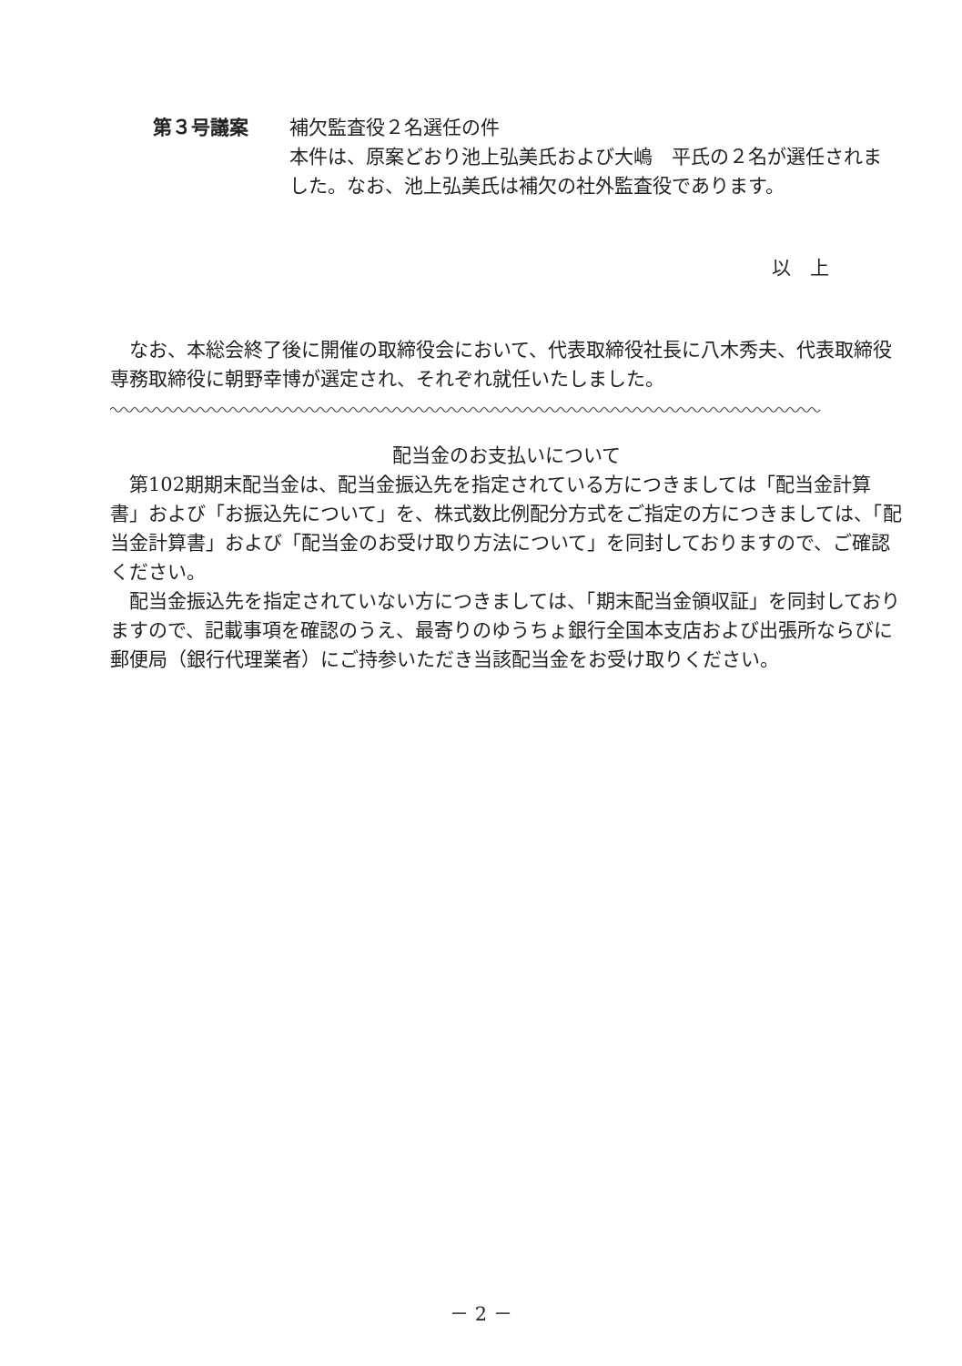第３号議案 補欠監査役２名選任の件
本件は、原案どおり池上弘美氏および大嶋　平氏の２名が選任されました。なお、池上弘美氏は補欠の社外監査役であります。
以　上
なお、本総会終了後に開催の取締役会において、代表取締役社長に八木秀夫、代表取締役専務取締役に朝野幸博が選定され、それぞれ就任いたしました。
配当金のお支払いについて
第102期期末配当金は、配当金振込先を指定されている方につきましては「配当金計算書」および「お振込先について」を、株式数比例配分方式をご指定の方につきましては、「配当金計算書」および「配当金のお受け取り方法について」を同封しておりますので、ご確認ください。
配当金振込先を指定されていない方につきましては、「期末配当金領収証」を同封しておりますので、記載事項を確認のうえ、最寄りのゆうちょ銀行全国本支店および出張所ならびに郵便局（銀行代理業者）にご持参いただき当該配当金をお受け取りください。
－ 2 －